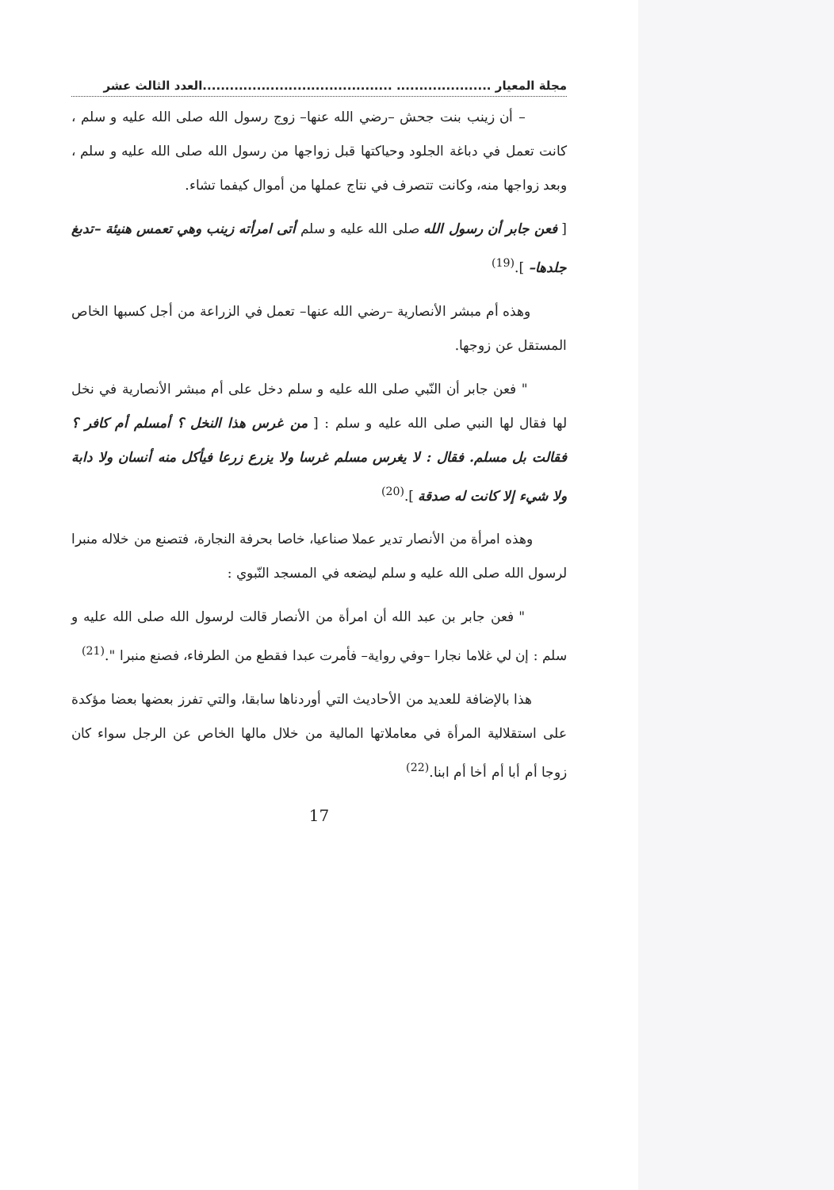مجلة المعيار ..................... ..........................................العدد الثالث عشر
– أن زينب بنت جحش –رضي الله عنها– زوج رسول الله صلى الله عليه و سلم ، كانت تعمل في دباغة الجلود وحياكتها قبل زواجها من رسول الله صلى الله عليه و سلم ، وبعد زواجها منه، وكانت تتصرف في نتاج عملها من أموال كيفما تشاء.
[ فعن جابر أن رسول الله صلى الله عليه و سلم أتى امرأته زينب وهي تعمس هنيئة –تدبغ جلدها– ].<sup>(19)</sup>
وهذه أم مبشر الأنصارية –رضي الله عنها– تعمل في الزراعة من أجل كسبها الخاص المستقل عن زوجها.
" فعن جابر أن النّبي صلى الله عليه و سلم دخل على أم مبشر الأنصارية في نخل لها فقال لها النبي صلى الله عليه و سلم : [ من غرس هذا النخل ؟ أمسلم أم كافر ؟ فقالت بل مسلم. فقال : لا يغرس مسلم غرسا ولا يزرع زرعا فيأكل منه أنسان ولا دابة ولا شيء إلا كانت له صدقة ].<sup>(20)</sup>
وهذه امرأة من الأنصار تدير عملا صناعيا، خاصا بحرفة النجارة، فتصنع من خلاله منبرا لرسول الله صلى الله عليه و سلم ليضعه في المسجد النّبوي :
" فعن جابر بن عبد الله أن امرأة من الأنصار قالت لرسول الله صلى الله عليه و سلم : إن لي غلاما نجارا –وفي رواية– فأمرت عبدا فقطع من الطرفاء، فصنع منبرا ".<sup>(21)</sup>
هذا بالإضافة للعديد من الأحاديث التي أوردناها سابقا، والتي تفرز بعضها بعضا مؤكدة على استقلالية المرأة في معاملاتها المالية من خلال مالها الخاص عن الرجل سواء كان زوجا أم أبا أم أخا أم ابنا.<sup>(22)</sup>
17